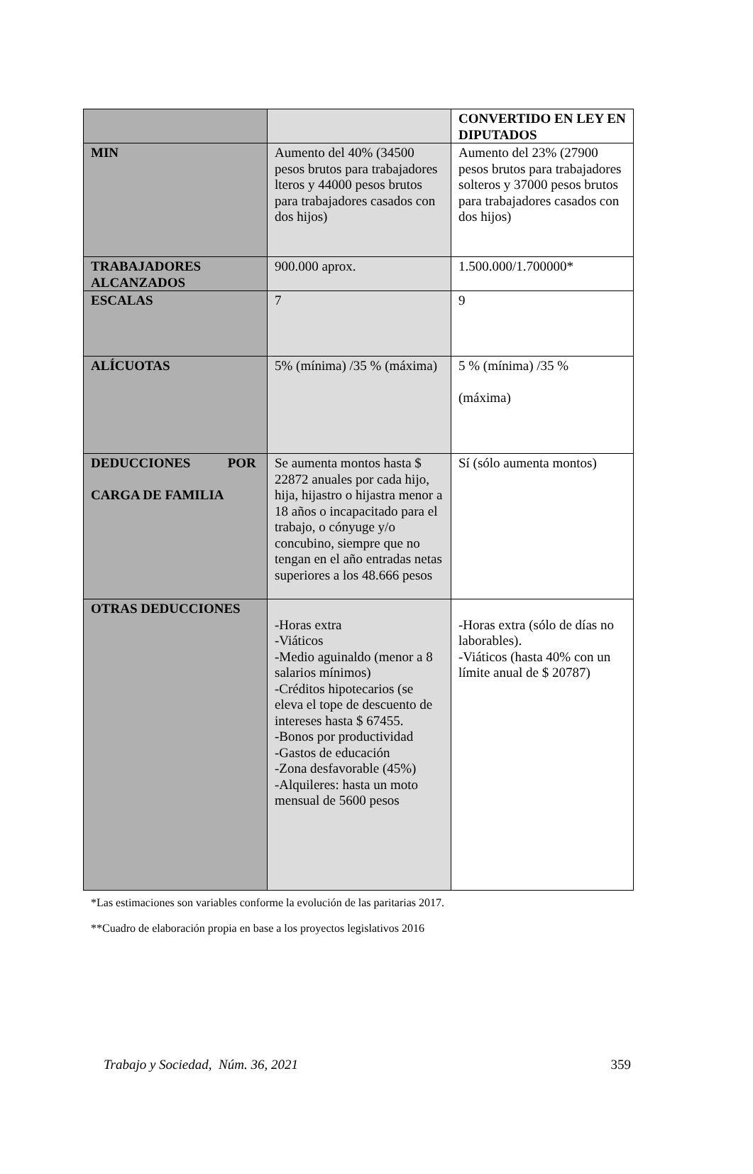| | | CONVERTIDO EN LEY EN DIPUTADOS |
| MIN | Aumento del 40% (34500 pesos brutos para trabajadores lteros y 44000 pesos brutos para trabajadores casados con dos hijos) | Aumento del 23% (27900 pesos brutos para trabajadores solteros y 37000 pesos brutos para trabajadores casados con dos hijos) |
| TRABAJADORES ALCANZADOS | 900.000 aprox. | 1.500.000/1.700000* |
| ESCALAS | 7 | 9 |
| ALÍCUOTAS | 5% (mínima) /35 % (máxima) | 5 % (mínima) /35 % (máxima) |
| DEDUCCIONES POR CARGA DE FAMILIA | Se aumenta montos hasta $ 22872 anuales por cada hijo, hija, hijastro o hijastra menor a 18 años o incapacitado para el trabajo, o cónyuge y/o concubino, siempre que no tengan en el año entradas netas superiores a los 48.666 pesos | Sí (sólo aumenta montos) |
| OTRAS DEDUCCIONES | -Horas extra -Viáticos -Medio aguinaldo (menor a 8 salarios mínimos) -Créditos hipotecarios (se eleva el tope de descuento de intereses hasta $ 67455. -Bonos por productividad -Gastos de educación -Zona desfavorable (45%) -Alquileres: hasta un moto mensual de 5600 pesos | -Horas extra (sólo de días no laborables). -Viáticos (hasta 40% con un límite anual de $ 20787) |
*Las estimaciones son variables conforme la evolución de las paritarias 2017.
**Cuadro de elaboración propia en base a los proyectos legislativos 2016
Trabajo y Sociedad, Núm. 36, 2021 359